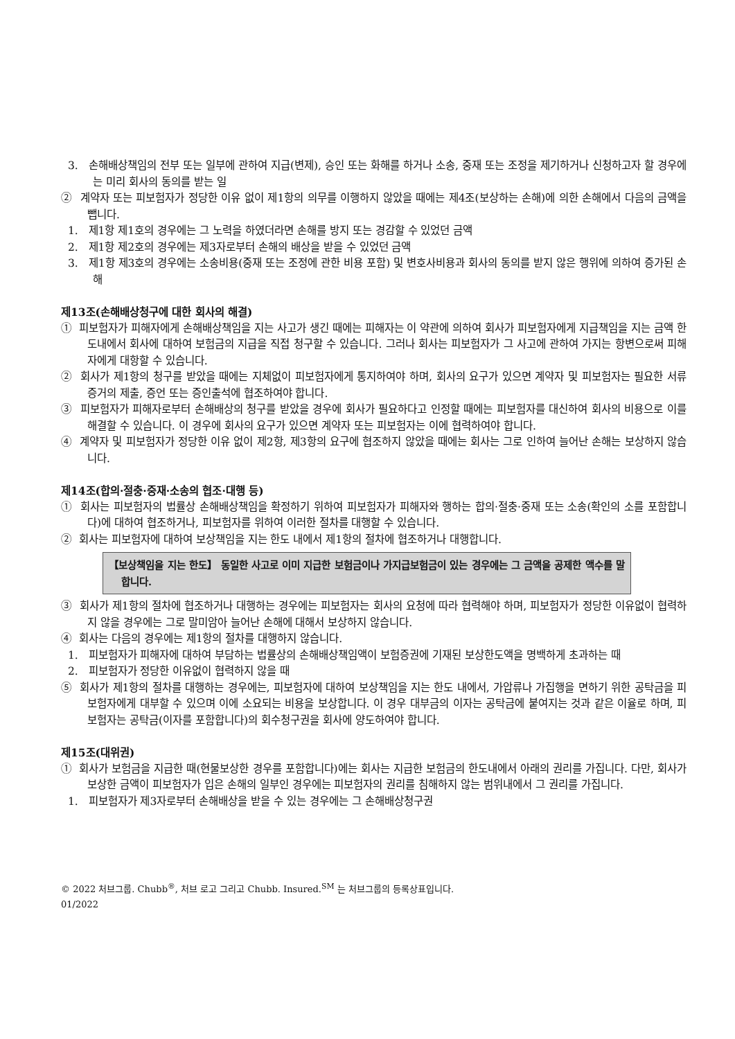3. 손해배상책임의 전부 또는 일부에 관하여 지급(변제), 승인 또는 화해를 하거나 소송, 중재 또는 조정을 제기하거나 신청하고자 할 경우에는 미리 회사의 동의를 받는 일
② 계약자 또는 피보험자가 정당한 이유 없이 제1항의 의무를 이행하지 않았을 때에는 제4조(보상하는 손해)에 의한 손해에서 다음의 금액을 뺍니다.
1. 제1항 제1호의 경우에는 그 노력을 하였더라면 손해를 방지 또는 경감할 수 있었던 금액
2. 제1항 제2호의 경우에는 제3자로부터 손해의 배상을 받을 수 있었던 금액
3. 제1항 제3호의 경우에는 소송비용(중재 또는 조정에 관한 비용 포함) 및 변호사비용과 회사의 동의를 받지 않은 행위에 의하여 증가된 손해
제13조(손해배상청구에 대한 회사의 해결)
① 피보험자가 피해자에게 손해배상책임을 지는 사고가 생긴 때에는 피해자는 이 약관에 의하여 회사가 피보험자에게 지급책임을 지는 금액 한도내에서 회사에 대하여 보험금의 지급을 직접 청구할 수 있습니다. 그러나 회사는 피보험자가 그 사고에 관하여 가지는 항변으로써 피해자에게 대항할 수 있습니다.
② 회사가 제1항의 청구를 받았을 때에는 지체없이 피보험자에게 통지하여야 하며, 회사의 요구가 있으면 계약자 및 피보험자는 필요한 서류증거의 제출, 증언 또는 증인출석에 협조하여야 합니다.
③ 피보험자가 피해자로부터 손해배상의 청구를 받았을 경우에 회사가 필요하다고 인정할 때에는 피보험자를 대신하여 회사의 비용으로 이를 해결할 수 있습니다. 이 경우에 회사의 요구가 있으면 계약자 또는 피보험자는 이에 협력하여야 합니다.
④ 계약자 및 피보험자가 정당한 이유 없이 제2항, 제3항의 요구에 협조하지 않았을 때에는 회사는 그로 인하여 늘어난 손해는 보상하지 않습니다.
제14조(합의·절충·중재·소송의 협조·대행 등)
① 회사는 피보험자의 법률상 손해배상책임을 확정하기 위하여 피보험자가 피해자와 행하는 합의·절충·중재 또는 소송(확인의 소를 포함합니다)에 대하여 협조하거나, 피보험자를 위하여 이러한 절차를 대행할 수 있습니다.
② 회사는 피보험자에 대하여 보상책임을 지는 한도 내에서 제1항의 절차에 협조하거나 대행합니다.
【보상책임을 지는 한도】 동일한 사고로 이미 지급한 보험금이나 가지급보험금이 있는 경우에는 그 금액을 공제한 액수를 말합니다.
③ 회사가 제1항의 절차에 협조하거나 대행하는 경우에는 피보험자는 회사의 요청에 따라 협력해야 하며, 피보험자가 정당한 이유없이 협력하지 않을 경우에는 그로 말미암아 늘어난 손해에 대해서 보상하지 않습니다.
④ 회사는 다음의 경우에는 제1항의 절차를 대행하지 않습니다.
1. 피보험자가 피해자에 대하여 부담하는 법률상의 손해배상책임액이 보험증권에 기재된 보상한도액을 명백하게 초과하는 때
2. 피보험자가 정당한 이유없이 협력하지 않을 때
⑤ 회사가 제1항의 절차를 대행하는 경우에는, 피보험자에 대하여 보상책임을 지는 한도 내에서, 가압류나 가집행을 면하기 위한 공탁금을 피보험자에게 대부할 수 있으며 이에 소요되는 비용을 보상합니다. 이 경우 대부금의 이자는 공탁금에 붙여지는 것과 같은 이율로 하며, 피보험자는 공탁금(이자를 포함합니다)의 회수청구권을 회사에 양도하여야 합니다.
제15조(대위권)
① 회사가 보험금을 지급한 때(현물보상한 경우를 포함합니다)에는 회사는 지급한 보험금의 한도내에서 아래의 권리를 가집니다. 다만, 회사가 보상한 금액이 피보험자가 입은 손해의 일부인 경우에는 피보험자의 권리를 침해하지 않는 범위내에서 그 권리를 가집니다.
1. 피보험자가 제3자로부터 손해배상을 받을 수 있는 경우에는 그 손해배상청구권
© 2022 처브그룹. Chubb<sup>®</sup>, 처브 로고 그리고 Chubb. Insured.<sup>SM</sup> 는 처브그룹의 등록상표입니다.
01/2022